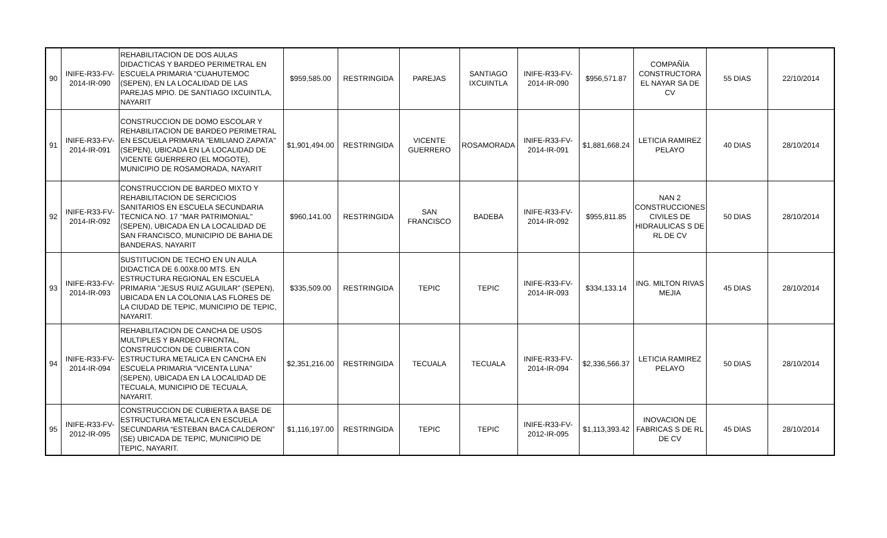| 90 | INIFE-R33-FV-2014-IR-090 | REHABILITACION DE DOS AULAS DIDACTICAS Y BARDEO PERIMETRAL EN ESCUELA PRIMARIA "CUAHUTEMOC (SEPEN), EN LA LOCALIDAD DE LAS PAREJAS MPIO. DE SANTIAGO IXCUINTLA, NAYARIT | $959,585.00 | RESTRINGIDA | PAREJAS | SANTIAGO IXCUINTLA | INIFE-R33-FV-2014-IR-090 | $956,571.87 | COMPAÑÍA CONSTRUCTORA EL NAYAR SA DE CV | 55 DIAS | 22/10/2014 |
| 91 | INIFE-R33-FV-2014-IR-091 | CONSTRUCCION DE DOMO ESCOLAR Y REHABILITACION DE BARDEO PERIMETRAL EN ESCUELA PRIMARIA "EMILIANO ZAPATA" (SEPEN), UBICADA EN LA LOCALIDAD DE VICENTE GUERRERO (EL MOGOTE), MUNICIPIO DE ROSAMORADA, NAYARIT | $1,901,494.00 | RESTRINGIDA | VICENTE GUERRERO | ROSAMORADA | INIFE-R33-FV-2014-IR-091 | $1,881,668.24 | LETICIA RAMIREZ PELAYO | 40 DIAS | 28/10/2014 |
| 92 | INIFE-R33-FV-2014-IR-092 | CONSTRUCCION DE BARDEO MIXTO Y REHABILITACION DE SERCICIOS SANITARIOS EN ESCUELA SECUNDARIA TECNICA NO. 17 "MAR PATRIMONIAL" (SEPEN), UBICADA EN LA LOCALIDAD DE SAN FRANCISCO, MUNICIPIO DE BAHIA DE BANDERAS, NAYARIT | $960,141.00 | RESTRINGIDA | SAN FRANCISCO | BADEBA | INIFE-R33-FV-2014-IR-092 | $955,811.85 | NAN 2 CONSTRUCCIONES CIVILES DE HIDRAULICAS S DE RL DE CV | 50 DIAS | 28/10/2014 |
| 93 | INIFE-R33-FV-2014-IR-093 | SUSTITUCION DE TECHO EN UN AULA DIDACTICA DE 6.00X8.00 MTS. EN ESTRUCTURA REGIONAL EN ESCUELA PRIMARIA "JESUS RUIZ AGUILAR" (SEPEN), UBICADA EN LA COLONIA LAS FLORES DE LA CIUDAD DE TEPIC, MUNICIPIO DE TEPIC, NAYARIT. | $335,509.00 | RESTRINGIDA | TEPIC | TEPIC | INIFE-R33-FV-2014-IR-093 | $334,133.14 | ING. MILTON RIVAS MEJIA | 45 DIAS | 28/10/2014 |
| 94 | INIFE-R33-FV-2014-IR-094 | REHABILITACION DE CANCHA DE USOS MULTIPLES Y BARDEO FRONTAL, CONSTRUCCION DE CUBIERTA CON ESTRUCTURA METALICA EN CANCHA EN ESCUELA PRIMARIA "VICENTA LUNA" (SEPEN), UBICADA EN LA LOCALIDAD DE TECUALA, MUNICIPIO DE TECUALA, NAYARIT. | $2,351,216.00 | RESTRINGIDA | TECUALA | TECUALA | INIFE-R33-FV-2014-IR-094 | $2,336,566.37 | LETICIA RAMIREZ PELAYO | 50 DIAS | 28/10/2014 |
| 95 | INIFE-R33-FV-2012-IR-095 | CONSTRUCCION DE CUBIERTA A BASE DE ESTRUCTURA METALICA EN ESCUELA SECUNDARIA “ESTEBAN BACA CALDERON” (SE) UBICADA DE TEPIC, MUNICIPIO DE TEPIC, NAYARIT. | $1,116,197.00 | RESTRINGIDA | TEPIC | TEPIC | INIFE-R33-FV-2012-IR-095 | $1,113,393.42 | INOVACION DE FABRICAS S DE RL DE CV | 45 DIAS | 28/10/2014 |